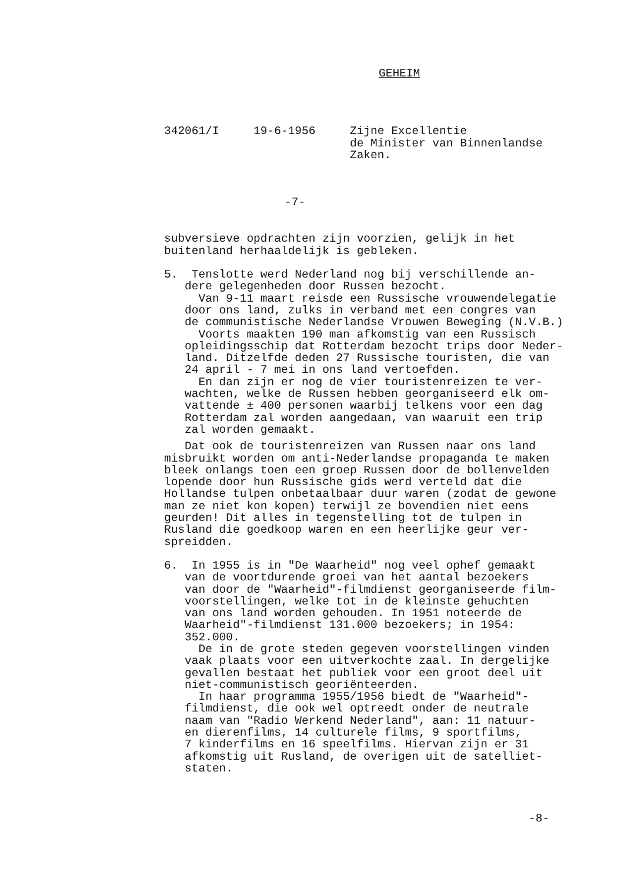GEHEIM
342061/I 19-6-1956 Zijne Excellentie de Minister van Binnenlandse Zaken.
-7-
subversieve opdrachten zijn voorzien, gelijk in het buitenland herhaaldelijk is gebleken.
5. Tenslotte werd Nederland nog bij verschillende an- dere gelegenheden door Russen bezocht. Van 9-11 maart reisde een Russische vrouwendelegatie door ons land, zulks in verband met een congres van de communistische Nederlandse Vrouwen Beweging (N.V.B.) Voorts maakten 190 man afkomstig van een Russisch opleidingsschip dat Rotterdam bezocht trips door Neder- land. Ditzelfde deden 27 Russische touristen, die van 24 april - 7 mei in ons land vertoefden. En dan zijn er nog de vier touristenreizen te ver- wachten, welke de Russen hebben georganiseerd elk om- vattende ± 400 personen waarbij telkens voor een dag Rotterdam zal worden aangedaan, van waaruit een trip zal worden gemaakt.
Dat ook de touristenreizen van Russen naar ons land misbruikt worden om anti-Nederlandse propaganda te maken bleek onlangs toen een groep Russen door de bollenvelden lopende door hun Russische gids werd verteld dat die Hollandse tulpen onbetaalbaar duur waren (zodat de gewone man ze niet kon kopen) terwijl ze bovendien niet eens geurden! Dit alles in tegenstelling tot de tulpen in Rusland die goedkoop waren en een heerlijke geur ver- spreidden.
6. In 1955 is in "De Waarheid" nog veel ophef gemaakt van de voortdurende groei van het aantal bezoekers van door de "Waarheid"-filmdienst georganiseerde film- voorstellingen, welke tot in de kleinste gehuchten van ons land worden gehouden. In 1951 noteerde de Waarheid"-filmdienst 131.000 bezoekers; in 1954: 352.000. De in de grote steden gegeven voorstellingen vinden vaak plaats voor een uitverkochte zaal. In dergelijke gevallen bestaat het publiek voor een groot deel uit niet-communistisch georiënteerden. In haar programma 1955/1956 biedt de "Waarheid"- filmdienst, die ook wel optreedt onder de neutrale naam van "Radio Werkend Nederland", aan: 11 natuur- en dierenfilms, 14 culturele films, 9 sportfilms, 7 kinderfilms en 16 speelfilms. Hiervan zijn er 31 afkomstig uit Rusland, de overigen uit de satelliet- staten.
-8-